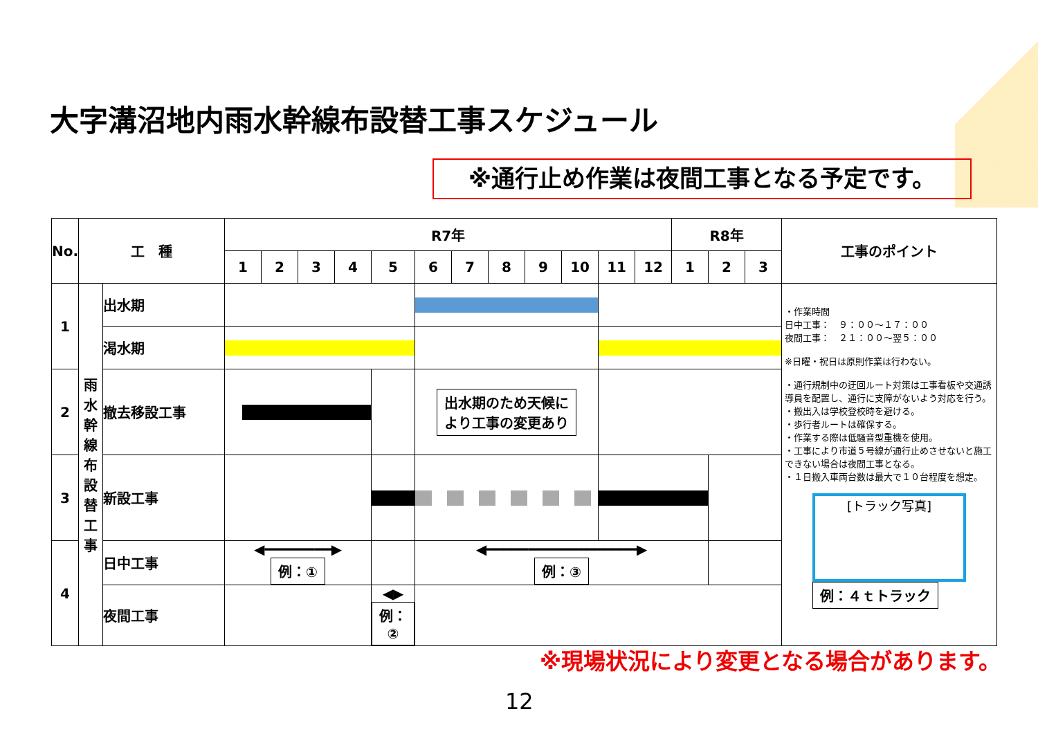大字溝沼地内雨水幹線布設替工事スケジュール
※通行止め作業は夜間工事となる予定です。
| No. | 工 種 | | R7年 | | | | | | | | | | | | R8年 | | | 工事のポイント |
| --- | --- | --- | --- | --- | --- | --- | --- | --- | --- | --- | --- | --- | --- | --- | --- | --- | --- | --- |
| | | | 1 | 2 | 3 | 4 | 5 | 6 | 7 | 8 | 9 | 10 | 11 | 12 | 1 | 2 | 3 | |
| 1 | 雨 水 幹 線 布 設 替 工 事 | 出水期 | | | | | | | | | | | | | | | | ・作業時間 日中工事： ９：００～１７：００ 夜間工事： ２１：００～翌５：００ ※日曜・祝日は原則作業は行わない。 ・通行規制中の迂回ルート対策は工事看板や交通誘導員を配置し、通行に支障がないよう対応を行う。 ・搬出入は学校登校時を避ける。 ・歩行者ルートは確保する。 ・作業する際は低騒音型重機を使用。 ・工事により市道５号線が通行止めさせないと施工できない場合は夜間工事となる。 ・１日搬入車両台数は最大で１０台程度を想定。 [トラック写真] 例：４ｔトラック |
| | | 渇水期 | | | | | | | | | | | | | | | | |
| 2 | | 撤去移設工事 | | | | | | 出水期のため天候に より工事の変更あり | | | | | | | | | | |
| 3 | | 新設工事 | | | | | | | | | | | | | | | | |
| 4 | | 日中工事 | ◀━━━━━━━━▶ 例：① | | | | | ◀━━━━━━━━━━━━━━━━━━▶ 例：③ | | | | | | | | | | |
| | | 夜間工事 | | | | | ◀▶ 例：② | | | | | | | | | | | |
※現場状況により変更となる場合があります。
12